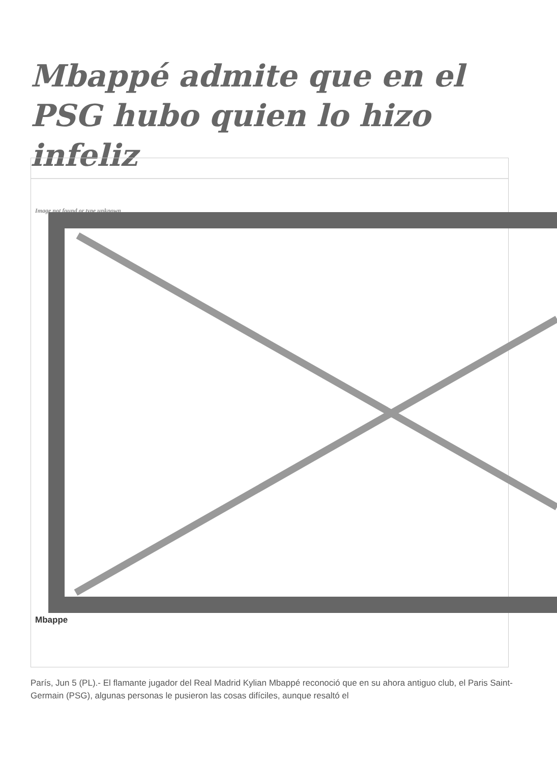Mbappé admite que en el PSG hubo quien lo hizo infeliz
Image not found or type unknown
Mbappe
París, Jun 5 (PL).- El flamante jugador del Real Madrid Kylian Mbappé reconoció que en su ahora antiguo club, el Paris Saint-Germain (PSG), algunas personas le pusieron las cosas difíciles, aunque resaltó el